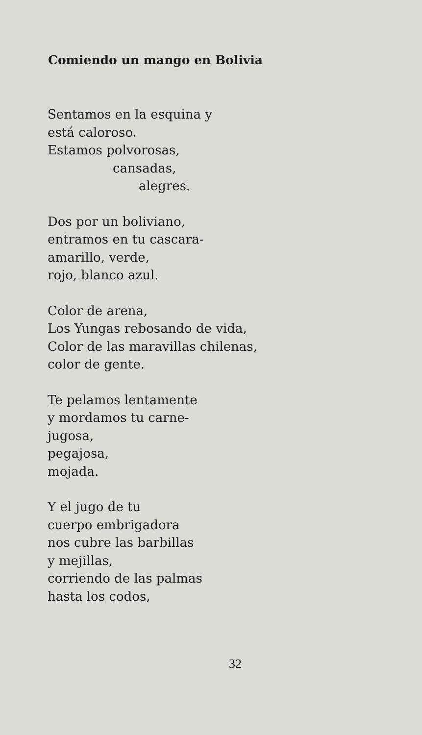Comiendo un mango en Bolivia
Sentamos en la esquina y
está caloroso.
Estamos polvorosas,
cansadas,
alegres.
Dos por un boliviano,
entramos en tu cascara-
amarillo, verde,
rojo, blanco azul.
Color de arena,
Los Yungas rebosando de vida,
Color de las maravillas chilenas,
color de gente.
Te pelamos lentamente
y mordamos tu carne-
jugosa,
pegajosa,
mojada.
Y el jugo de tu
cuerpo embrigadora
nos cubre las barbillas
y mejillas,
corriendo de las palmas
hasta los codos,
32